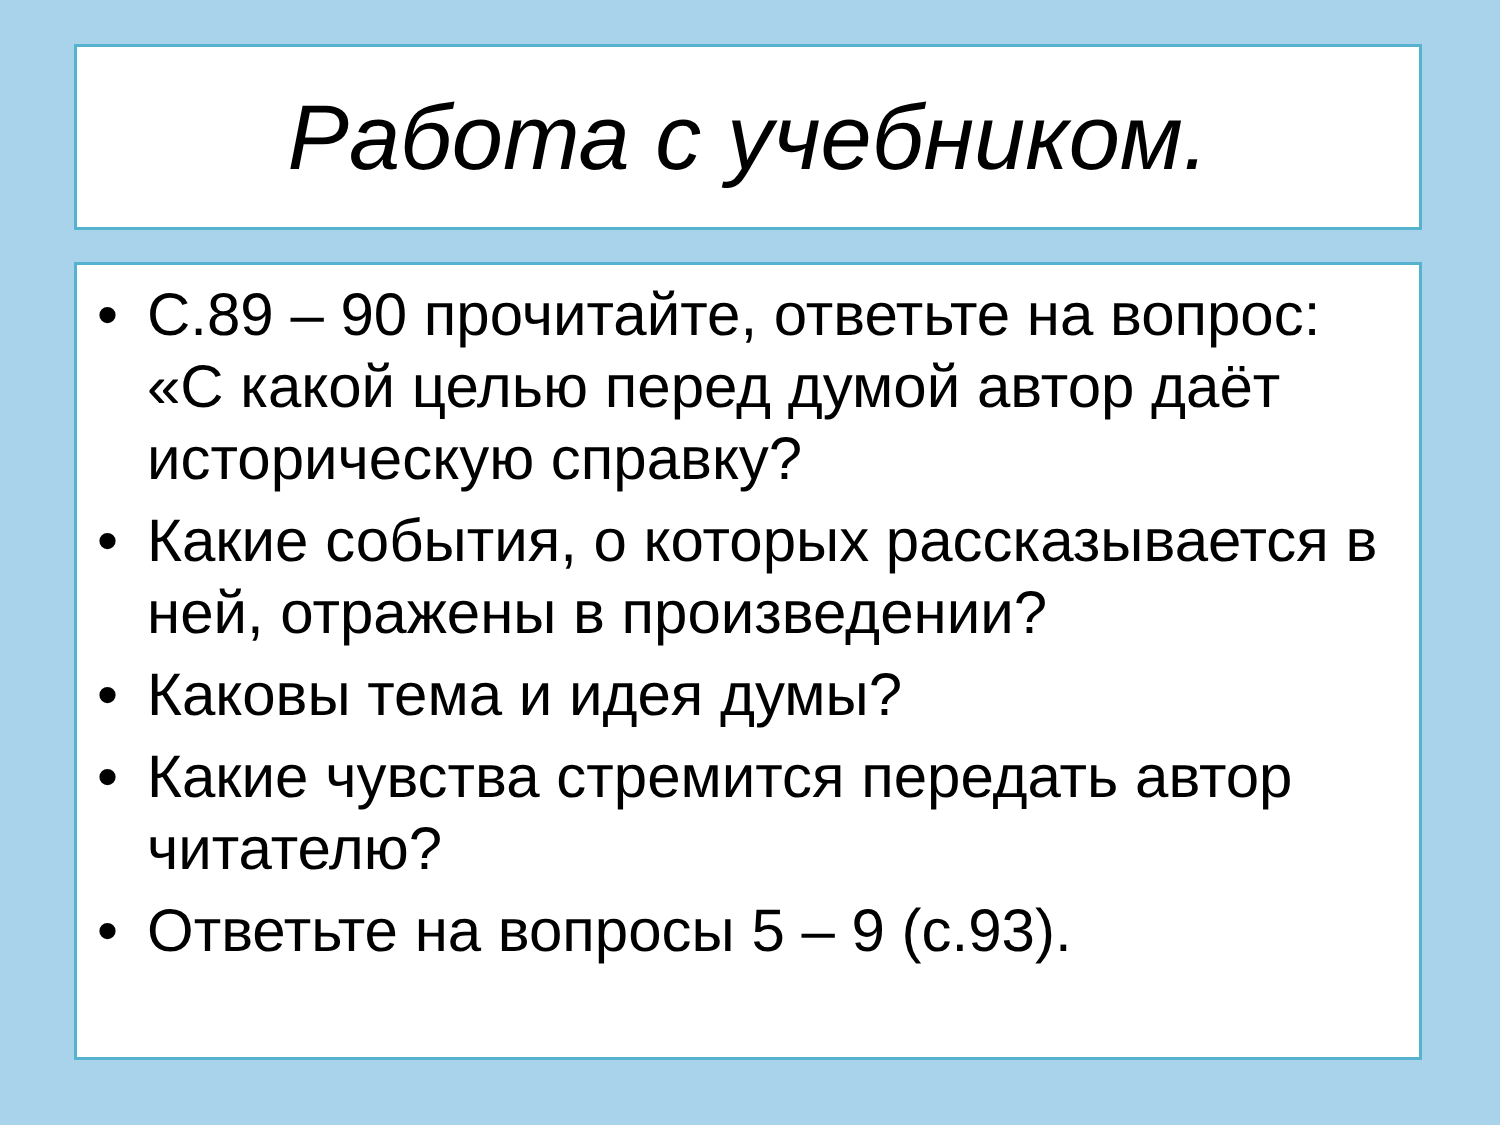Работа с учебником.
• С.89 – 90 прочитайте, ответьте на вопрос: «С какой целью перед думой автор даёт историческую справку?
• Какие события, о которых рассказывается в ней, отражены в произведении?
• Каковы тема и идея думы?
• Какие чувства стремится передать автор читателю?
• Ответьте на вопросы 5 – 9 (с.93).